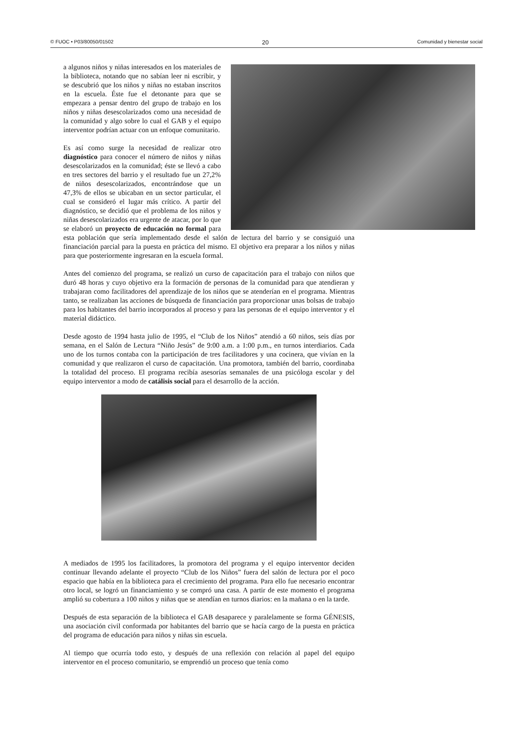© FUOC • P03/80050/01502 20 Comunidad y bienestar social
a algunos niños y niñas interesados en los materiales de la biblioteca, notando que no sabían leer ni escribir, y se descubrió que los niños y niñas no estaban inscritos en la escuela. Éste fue el detonante para que se empezara a pensar dentro del grupo de trabajo en los niños y niñas desescolarizados como una necesidad de la comunidad y algo sobre lo cual el GAB y el equipo interventor podrían actuar con un enfoque comunitario.
Es así como surge la necesidad de realizar otro diagnóstico para conocer el número de niños y niñas desescolarizados en la comunidad; éste se llevó a cabo en tres sectores del barrio y el resultado fue un 27,2% de niños desescolarizados, encontrándose que un 47,3% de ellos se ubicaban en un sector particular, el cual se consideró el lugar más crítico. A partir del diagnóstico, se decidió que el problema de los niños y niñas desescolarizados era urgente de atacar, por lo que se elaboró un proyecto de educación no formal para esta población que sería implementado desde el salón de lectura del barrio y se consiguió una financiación parcial para la puesta en práctica del mismo. El objetivo era preparar a los niños y niñas para que posteriormente ingresaran en la escuela formal.
Antes del comienzo del programa, se realizó un curso de capacitación para el trabajo con niños que duró 48 horas y cuyo objetivo era la formación de personas de la comunidad para que atendieran y trabajaran como facilitadores del aprendizaje de los niños que se atenderían en el programa. Mientras tanto, se realizaban las acciones de búsqueda de financiación para proporcionar unas bolsas de trabajo para los habitantes del barrio incorporados al proceso y para las personas de el equipo interventor y el material didáctico.
Desde agosto de 1994 hasta julio de 1995, el “Club de los Niños” atendió a 60 niños, seis días por semana, en el Salón de Lectura “Niño Jesús” de 9:00 a.m. a 1:00 p.m., en turnos interdiarios. Cada uno de los turnos contaba con la participación de tres facilitadores y una cocinera, que vivían en la comunidad y que realizaron el curso de capacitación. Una promotora, también del barrio, coordinaba la totalidad del proceso. El programa recibía asesorías semanales de una psicóloga escolar y del equipo interventor a modo de catálisis social para el desarrollo de la acción.
A mediados de 1995 los facilitadores, la promotora del programa y el equipo interventor deciden continuar llevando adelante el proyecto “Club de los Niños” fuera del salón de lectura por el poco espacio que había en la biblioteca para el crecimiento del programa. Para ello fue necesario encontrar otro local, se logró un financiamiento y se compró una casa. A partir de este momento el programa amplió su cobertura a 100 niños y niñas que se atendían en turnos diarios: en la mañana o en la tarde.
Después de esta separación de la biblioteca el GAB desaparece y paralelamente se forma GÉNESIS, una asociación civil conformada por habitantes del barrio que se hacía cargo de la puesta en práctica del programa de educación para niños y niñas sin escuela.
Al tiempo que ocurría todo esto, y después de una reflexión con relación al papel del equipo interventor en el proceso comunitario, se emprendió un proceso que tenía como